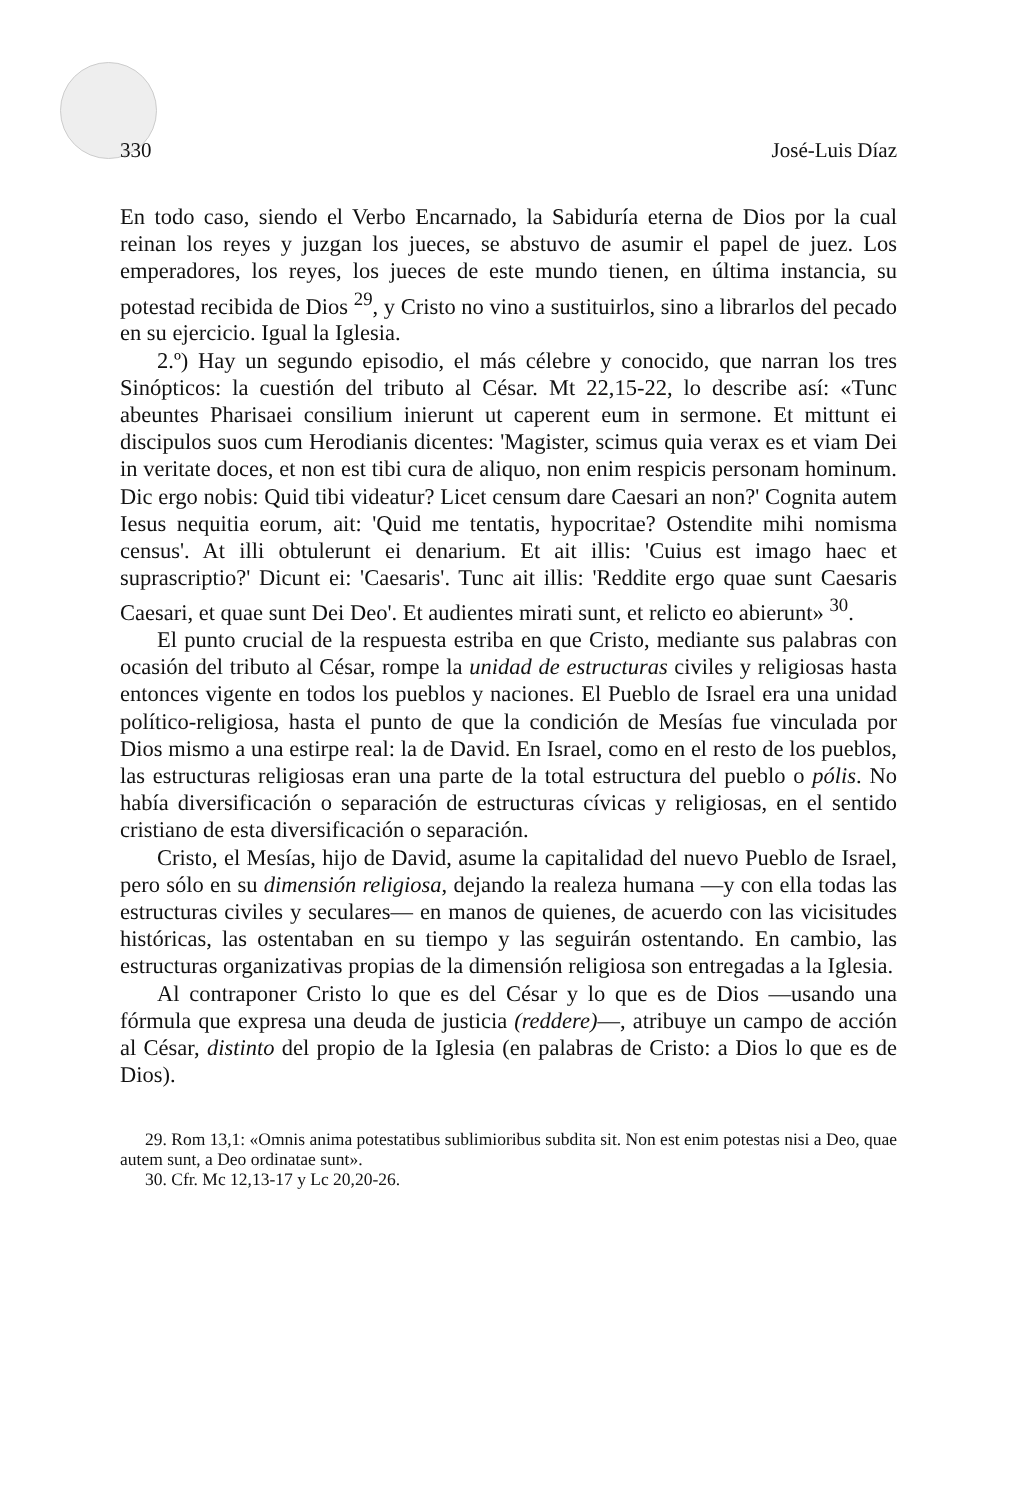330 José-Luis Díaz
En todo caso, siendo el Verbo Encarnado, la Sabiduría eterna de Dios por la cual reinan los reyes y juzgan los jueces, se abstuvo de asumir el papel de juez. Los emperadores, los reyes, los jueces de este mundo tienen, en última instancia, su potestad recibida de Dios <sup>29</sup>, y Cristo no vino a sustituirlos, sino a librarlos del pecado en su ejercicio. Igual la Iglesia.
2.º) Hay un segundo episodio, el más célebre y conocido, que narran los tres Sinópticos: la cuestión del tributo al César. Mt 22,15-22, lo describe así: «Tunc abeuntes Pharisaei consilium inierunt ut caperent eum in sermone. Et mittunt ei discipulos suos cum Herodianis dicentes: 'Magister, scimus quia verax es et viam Dei in veritate doces, et non est tibi cura de aliquo, non enim respicis personam hominum. Dic ergo nobis: Quid tibi videatur? Licet censum dare Caesari an non?' Cognita autem Iesus nequitia eorum, ait: 'Quid me tentatis, hypocritae? Ostendite mihi nomisma census'. At illi obtulerunt ei denarium. Et ait illis: 'Cuius est imago haec et suprascriptio?' Dicunt ei: 'Caesaris'. Tunc ait illis: 'Reddite ergo quae sunt Caesaris Caesari, et quae sunt Dei Deo'. Et audientes mirati sunt, et relicto eo abierunt» <sup>30</sup>.
El punto crucial de la respuesta estriba en que Cristo, mediante sus palabras con ocasión del tributo al César, rompe la unidad de estructuras civiles y religiosas hasta entonces vigente en todos los pueblos y naciones. El Pueblo de Israel era una unidad político-religiosa, hasta el punto de que la condición de Mesías fue vinculada por Dios mismo a una estirpe real: la de David. En Israel, como en el resto de los pueblos, las estructuras religiosas eran una parte de la total estructura del pueblo o pólis. No había diversificación o separación de estructuras cívicas y religiosas, en el sentido cristiano de esta diversificación o separación.
Cristo, el Mesías, hijo de David, asume la capitalidad del nuevo Pueblo de Israel, pero sólo en su dimensión religiosa, dejando la realeza humana —y con ella todas las estructuras civiles y seculares— en manos de quienes, de acuerdo con las vicisitudes históricas, las ostentaban en su tiempo y las seguirán ostentando. En cambio, las estructuras organizativas propias de la dimensión religiosa son entregadas a la Iglesia.
Al contraponer Cristo lo que es del César y lo que es de Dios —usando una fórmula que expresa una deuda de justicia (reddere)—, atribuye un campo de acción al César, distinto del propio de la Iglesia (en palabras de Cristo: a Dios lo que es de Dios).
29. Rom 13,1: «Omnis anima potestatibus sublimioribus subdita sit. Non est enim potestas nisi a Deo, quae autem sunt, a Deo ordinatae sunt».
30. Cfr. Mc 12,13-17 y Lc 20,20-26.